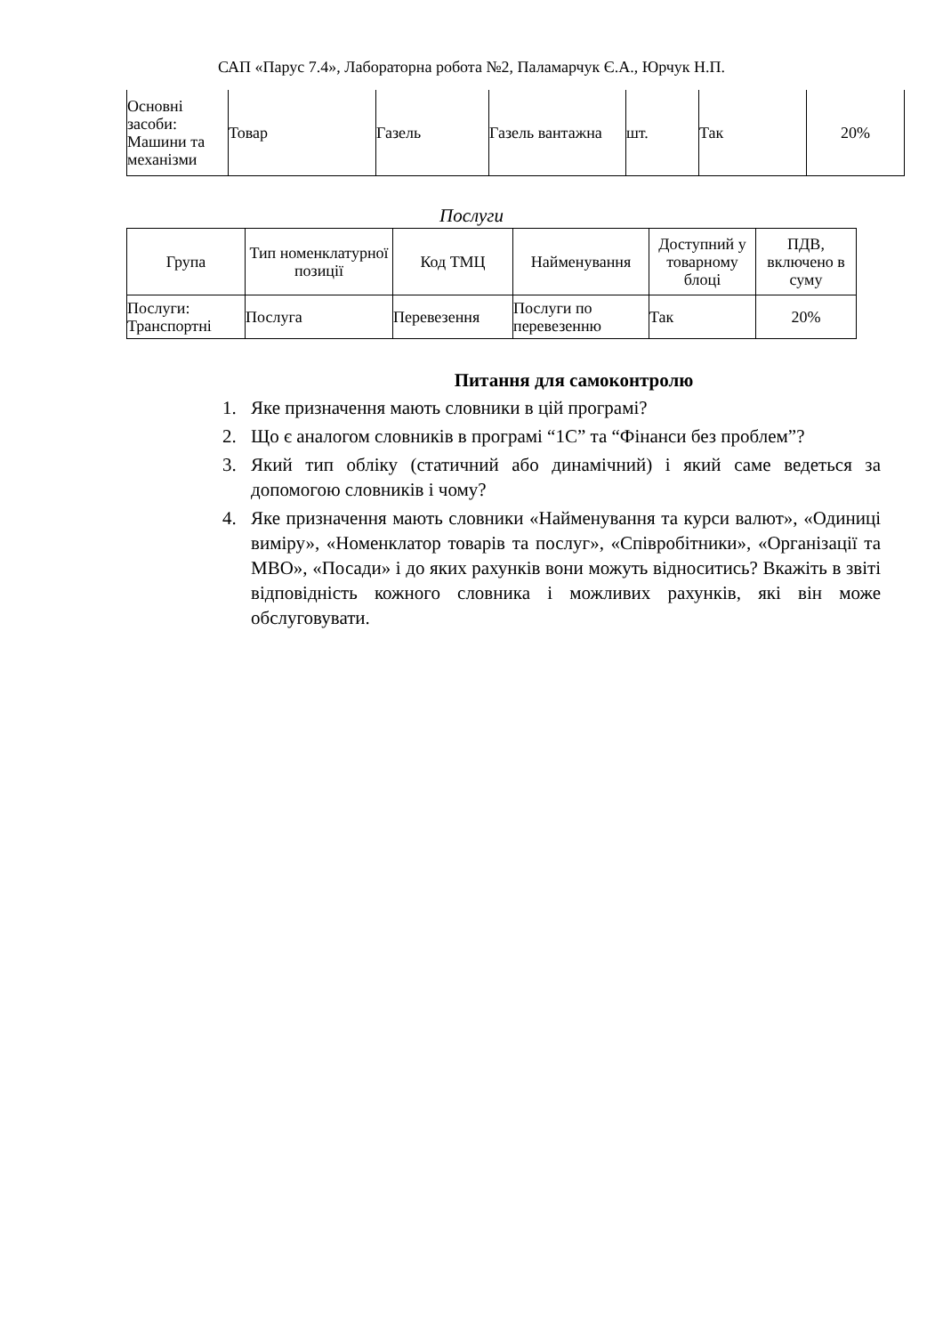САП «Парус 7.4», Лабораторна робота №2, Паламарчук Є.А., Юрчук Н.П.
| Основні засоби: Машини та механізми | Товар | Газель | Газель вантажна | шт. | Так | 20% |
Послуги
| Група | Тип номенклатурної позиції | Код ТМЦ | Найменування | Доступний у товарному блоці | ПДВ, включено в суму |
| --- | --- | --- | --- | --- | --- |
| Послуги: Транспортні | Послуга | Перевезення | Послуги по перевезенню | Так | 20% |
Питання для самоконтролю
1. Яке призначення мають словники в цій програмі?
2. Що є аналогом словників в програмі “1С” та “Фінанси без проблем”?
3. Який тип обліку (статичний або динамічний) і який саме ведеться за допомогою словників і чому?
4. Яке призначення мають словники «Найменування та курси валют», «Одиниці виміру», «Номенклатор товарів та послуг», «Співробітники», «Організації та МВО», «Посади» і до яких рахунків вони можуть відноситись? Вкажіть в звіті відповідність кожного словника і можливих рахунків, які він може обслуговувати.